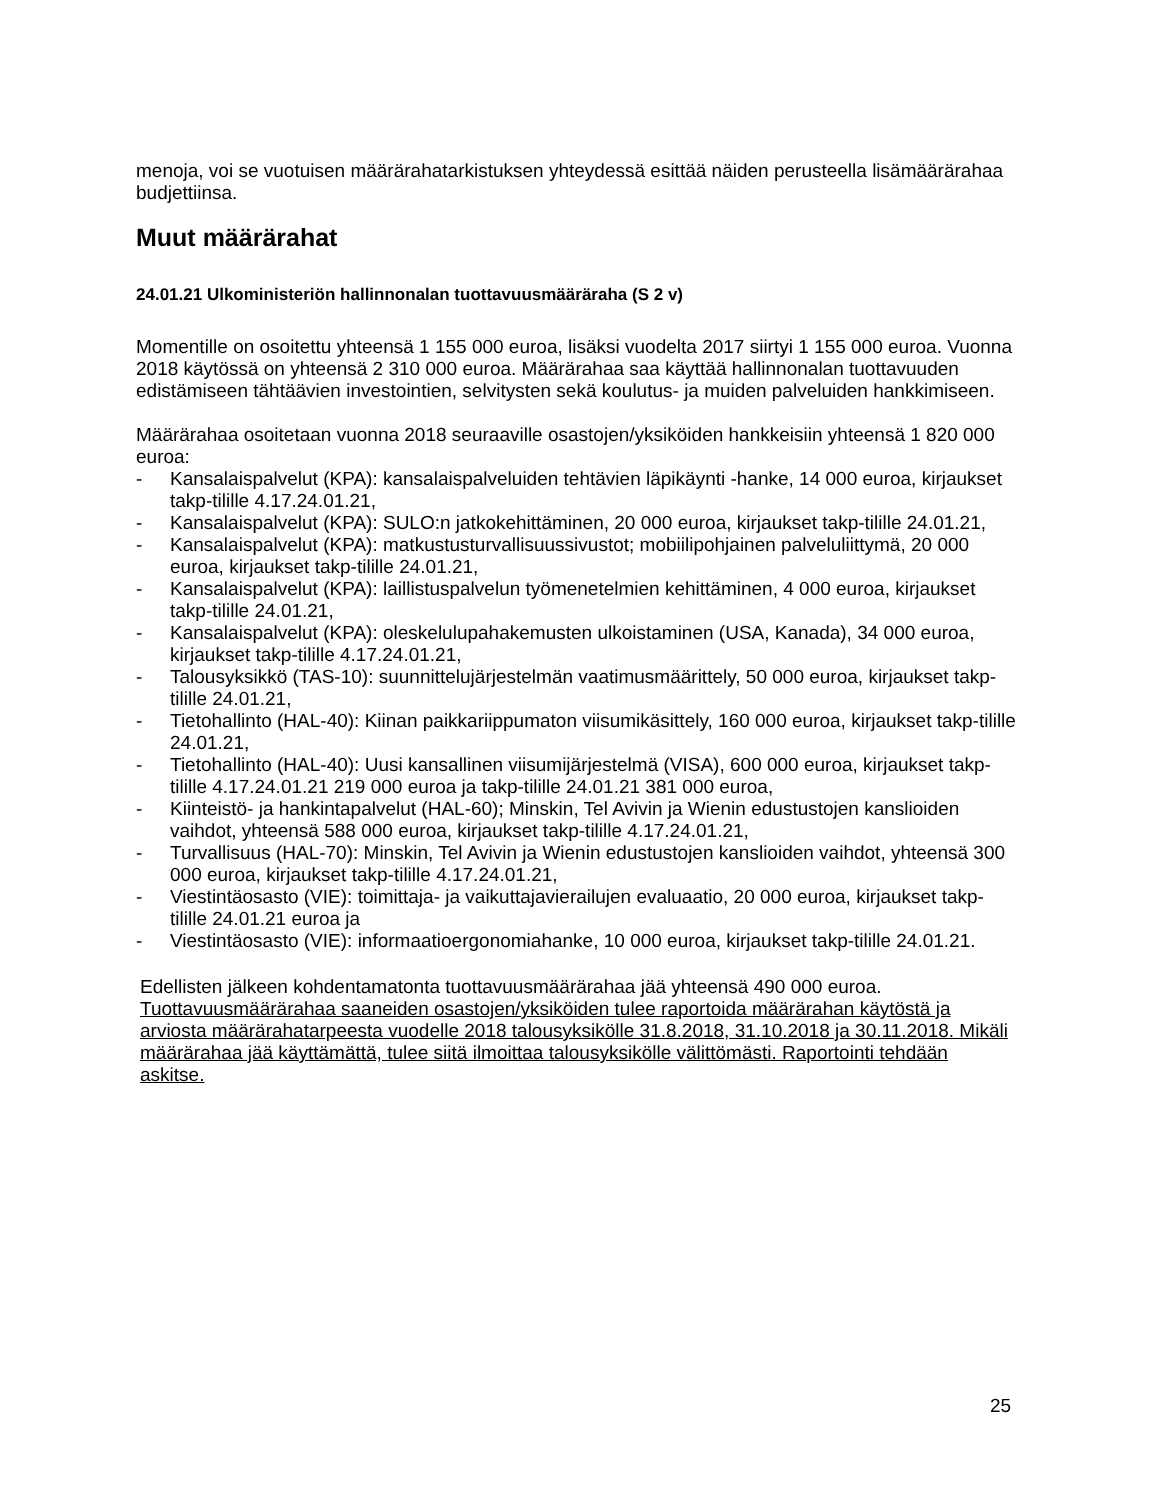menoja, voi se vuotuisen määrärahatarkistuksen yhteydessä esittää näiden perusteella lisämäärärahaa budjettiinsa.
Muut määrärahat
24.01.21 Ulkoministeriön hallinnonalan tuottavuusmääräraha (S 2 v)
Momentille on osoitettu yhteensä 1 155 000 euroa, lisäksi vuodelta 2017 siirtyi 1 155 000 euroa. Vuonna 2018 käytössä on yhteensä 2 310 000 euroa. Määrärahaa saa käyttää hallinnonalan tuottavuuden edistämiseen tähtäävien investointien, selvitysten sekä koulutus- ja muiden palveluiden hankkimiseen.
Määrärahaa osoitetaan vuonna 2018 seuraaville osastojen/yksiköiden hankkeisiin yhteensä 1 820 000 euroa:
- Kansalaispalvelut (KPA): kansalaispalveluiden tehtävien läpikäynti -hanke, 14 000 euroa, kirjaukset takp-tilille 4.17.24.01.21,
- Kansalaispalvelut (KPA): SULO:n jatkokehittäminen, 20 000 euroa, kirjaukset takp-tilille 24.01.21,
- Kansalaispalvelut (KPA): matkustusturvallisuussivustot; mobiilipohjainen palveluliittymä, 20 000 euroa, kirjaukset takp-tilille 24.01.21,
- Kansalaispalvelut (KPA): laillistuspalvelun työmenetelmien kehittäminen, 4 000 euroa, kirjaukset takp-tilille 24.01.21,
- Kansalaispalvelut (KPA): oleskelulupahakemusten ulkoistaminen (USA, Kanada), 34 000 euroa, kirjaukset takp-tilille 4.17.24.01.21,
- Talousyksikkö (TAS-10): suunnittelujärjestelmän vaatimusmäärittely, 50 000 euroa, kirjaukset takp-tilille 24.01.21,
- Tietohallinto (HAL-40): Kiinan paikkariippumaton viisumikäsittely, 160 000 euroa, kirjaukset takp-tilille 24.01.21,
- Tietohallinto (HAL-40): Uusi kansallinen viisumijärjestelmä (VISA), 600 000 euroa, kirjaukset takp-tilille 4.17.24.01.21 219 000 euroa ja takp-tilille 24.01.21 381 000 euroa,
- Kiinteistö- ja hankintapalvelut (HAL-60); Minskin, Tel Avivin ja Wienin edustustojen kanslioiden vaihdot, yhteensä 588 000 euroa, kirjaukset takp-tilille 4.17.24.01.21,
- Turvallisuus (HAL-70): Minskin, Tel Avivin ja Wienin edustustojen kanslioiden vaihdot, yhteensä 300 000 euroa, kirjaukset takp-tilille 4.17.24.01.21,
- Viestintäosasto (VIE): toimittaja- ja vaikuttajavierailujen evaluaatio, 20 000 euroa, kirjaukset takp-tilille 24.01.21 euroa ja
- Viestintäosasto (VIE): informaatioergonomiahanke, 10 000 euroa, kirjaukset takp-tilille 24.01.21.
Edellisten jälkeen kohdentamatonta tuottavuusmäärärahaa jää yhteensä 490 000 euroa. Tuottavuusmäärärahaa saaneiden osastojen/yksiköiden tulee raportoida määrärahan käytöstä ja arviosta määrärahatarpeesta vuodelle 2018 talousyksikölle 31.8.2018, 31.10.2018 ja 30.11.2018. Mikäli määrärahaa jää käyttämättä, tulee siitä ilmoittaa talousyksikölle välittömästi. Raportointi tehdään askitse.
25